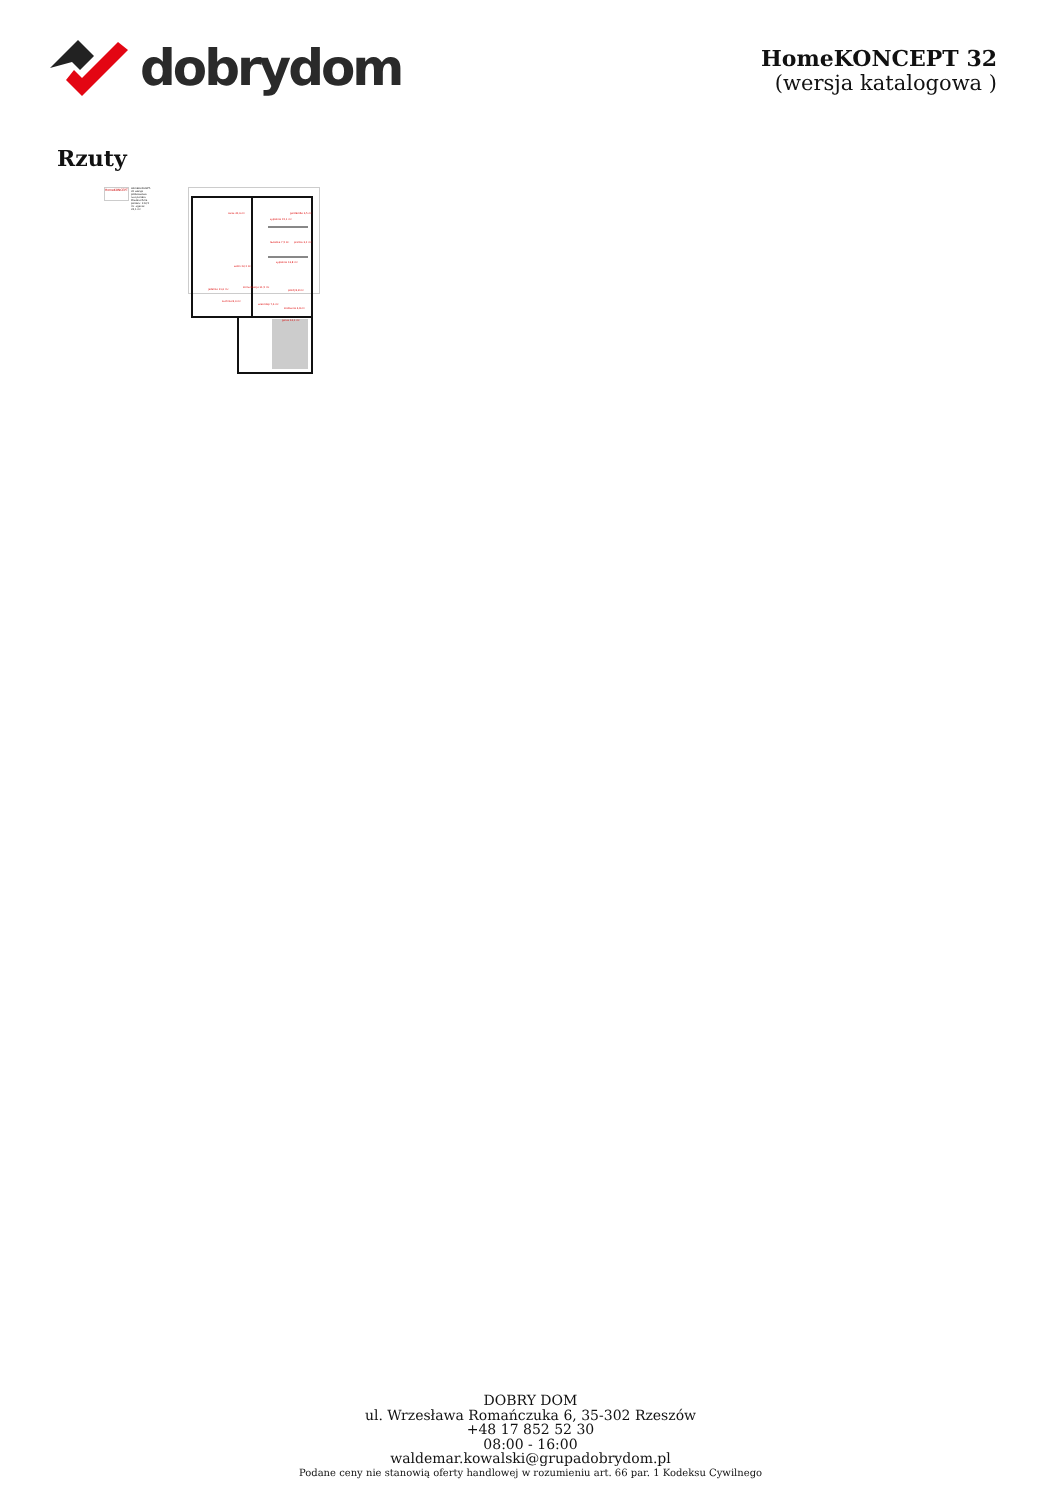dobrydom
HomeKONCEPT 32
(wersja katalogowa )
Rzuty
HomeKONCEPT
HomeKONCEPT-32 wersja podstawowa rzut parteru
Powierzchnia parteru: 123,5 m² +garaż: 24,1 m²
taras 32,6 m²
sypialnia 15,1 m²
garderoba 6,5 m²
łazienka 7,5 m²
pralnia 3,2 m²
sypialnia 13,8 m²
salon 23,2 m²
komunikacja 11,5 m²
jadalnia 11,6 m²
pokój 8,8 m²
kuchnia 8,4 m²
wiatrołap 7,6 m²
kotłownia 4,8 m²
garaż 24,1 m²
DOBRY DOM
ul. Wrzesława Romańczuka 6, 35-302 Rzeszów
+48 17 852 52 30
08:00 - 16:00
waldemar.kowalski@grupadobrydom.pl
Podane ceny nie stanowią oferty handlowej w rozumieniu art. 66 par. 1 Kodeksu Cywilnego